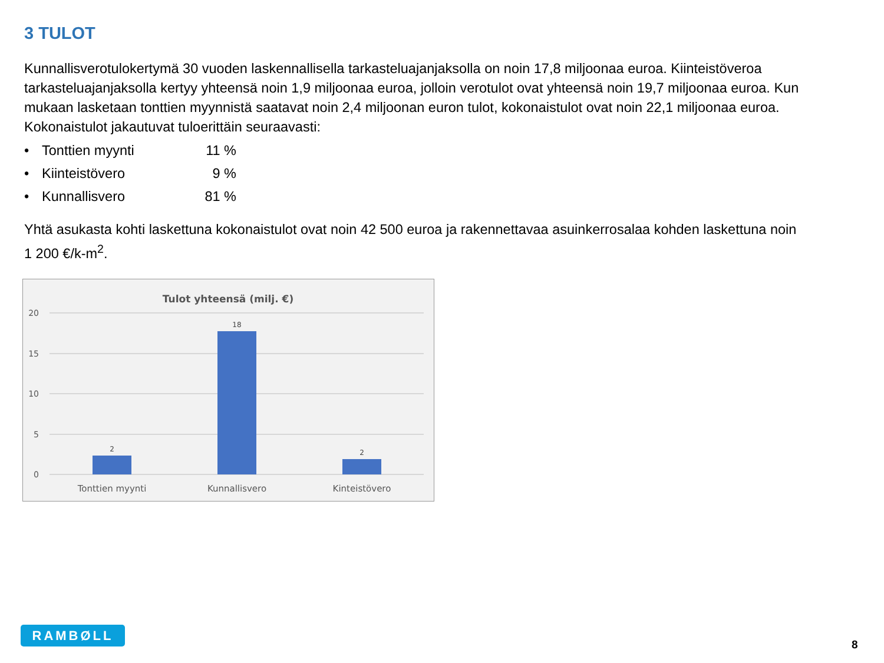3 TULOT
Kunnallisverotulokertymä 30 vuoden laskennallisella tarkasteluajanjaksolla on noin 17,8 miljoonaa euroa. Kiinteistöveroa tarkasteluajanjaksolla kertyy yhteensä noin 1,9 miljoonaa euroa, jolloin verotulot ovat yhteensä noin 19,7 miljoonaa euroa. Kun mukaan lasketaan tonttien myynnistä saatavat noin 2,4 miljoonan euron tulot, kokonaistulot ovat noin 22,1 miljoonaa euroa. Kokonaistulot jakautuvat tuloerittäin seuraavasti:
• Tonttien myynti 11 %
• Kiinteistövero 9 %
• Kunnallisvero 81 %
Yhtä asukasta kohti laskettuna kokonaistulot ovat noin 42 500 euroa ja rakennettavaa asuinkerrosalaa kohden laskettuna noin 1 200 €/k-m<sup>2</sup>.
Tulot yhteensä (milj. €)
20
15
10
5
0
2
18
2
Tonttien myynti
Kunnallisvero
Kinteistövero
RAMBØLL
8